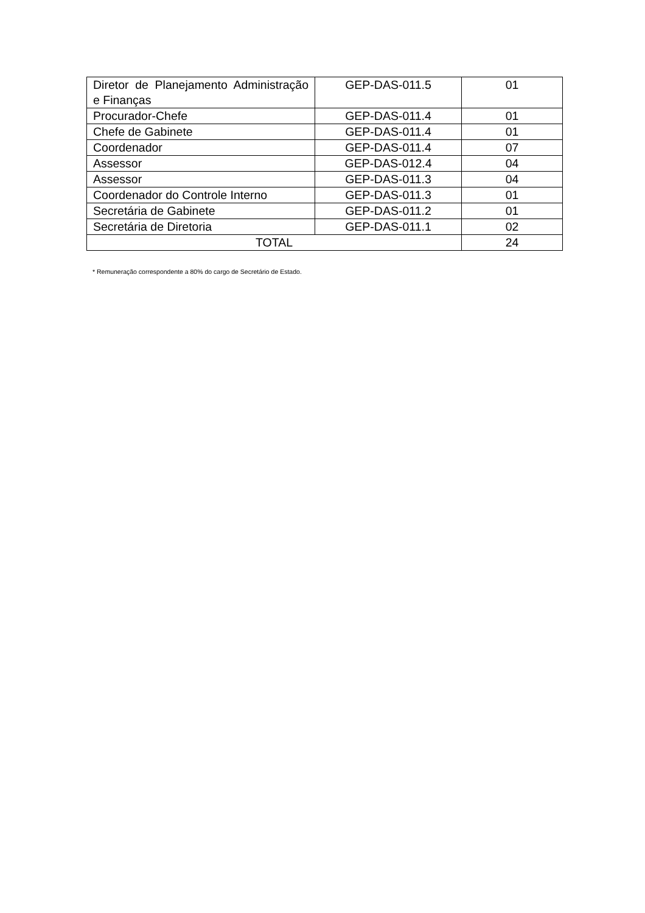| Diretor de Planejamento Administração e Finanças | GEP-DAS-011.5 | 01 |
| Procurador-Chefe | GEP-DAS-011.4 | 01 |
| Chefe de Gabinete | GEP-DAS-011.4 | 01 |
| Coordenador | GEP-DAS-011.4 | 07 |
| Assessor | GEP-DAS-012.4 | 04 |
| Assessor | GEP-DAS-011.3 | 04 |
| Coordenador do Controle Interno | GEP-DAS-011.3 | 01 |
| Secretária de Gabinete | GEP-DAS-011.2 | 01 |
| Secretária de Diretoria | GEP-DAS-011.1 | 02 |
| TOTAL | | 24 |
* Remuneração correspondente a 80% do cargo de Secretário de Estado.